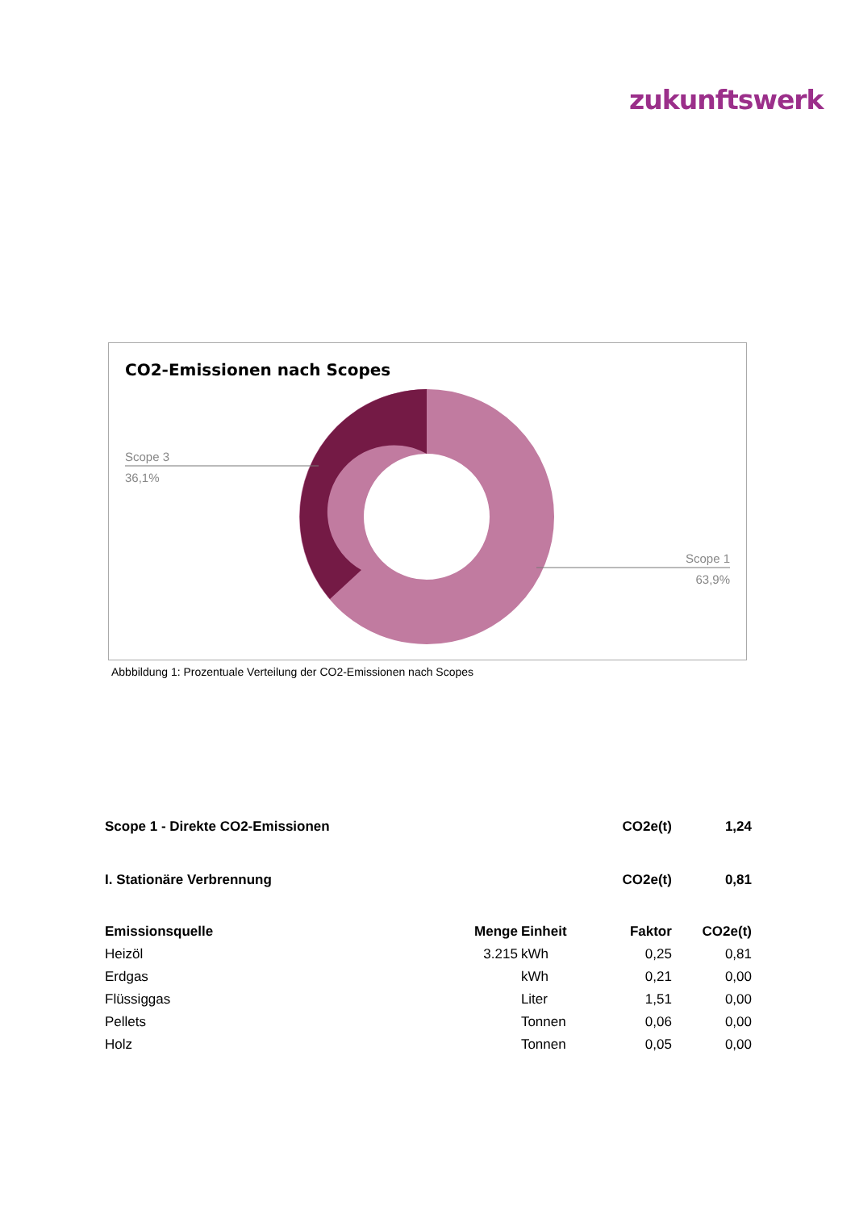zukunftswerk
CO2-Emissionen nach Scopes
Scope 3
36,1%
Scope 1
63,9%
Abbbildung 1: Prozentuale Verteilung der CO2-Emissionen nach Scopes
| Scope 1 - Direkte CO2-Emissionen | | | CO2e(t) | 1,24 |
| --- | --- | --- | --- | --- |
| I. Stationäre Verbrennung | | | CO2e(t) | 0,81 |
| Emissionsquelle | Menge | Einheit | Faktor | CO2e(t) |
| Heizöl | 3.215 | kWh | 0,25 | 0,81 |
| Erdgas | | kWh | 0,21 | 0,00 |
| Flüssiggas | | Liter | 1,51 | 0,00 |
| Pellets | | Tonnen | 0,06 | 0,00 |
| Holz | | Tonnen | 0,05 | 0,00 |